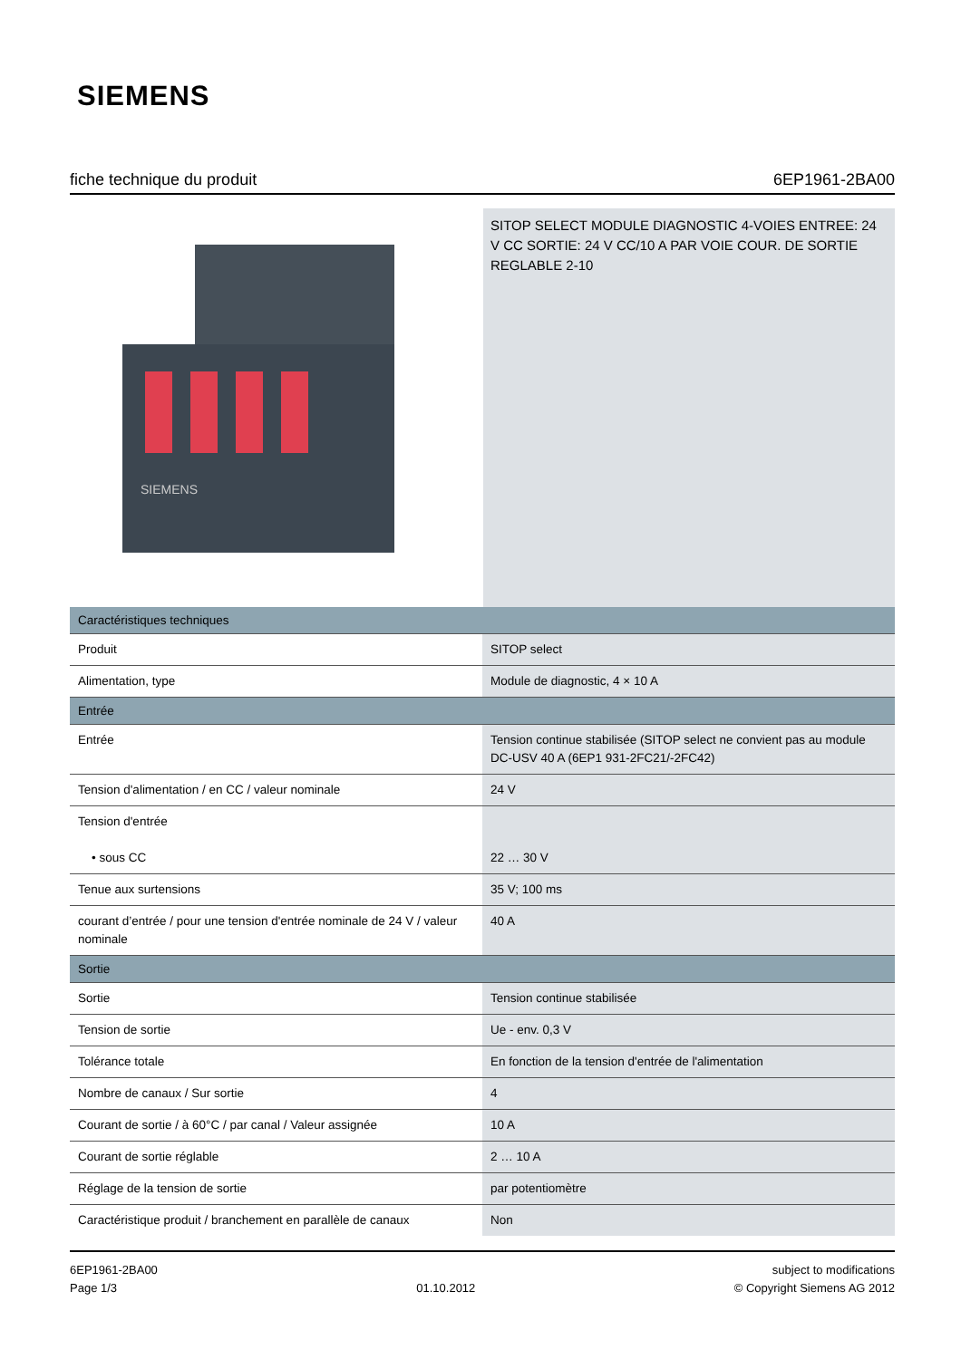SIEMENS
fiche technique du produit 6EP1961-2BA00
SIEMENS
SITOP SELECT MODULE DIAGNOSTIC 4-VOIES ENTREE: 24 V CC SORTIE: 24 V CC/10 A PAR VOIE COUR. DE SORTIE REGLABLE 2-10
| Caractéristiques techniques | |
| --- | --- |
| Produit | SITOP select |
| Alimentation, type | Module de diagnostic, 4 × 10 A |
| Entrée | |
| Entrée | Tension continue stabilisée (SITOP select ne convient pas au module DC-USV 40 A (6EP1 931-2FC21/-2FC42) |
| Tension d'alimentation / en CC / valeur nominale | 24 V |
| Tension d'entrée • sous CC | 22 … 30 V |
| Tenue aux surtensions | 35 V; 100 ms |
| courant d’entrée / pour une tension d'entrée nominale de 24 V / valeur nominale | 40 A |
| Sortie | |
| Sortie | Tension continue stabilisée |
| Tension de sortie | Ue - env. 0,3 V |
| Tolérance totale | En fonction de la tension d'entrée de l'alimentation |
| Nombre de canaux / Sur sortie | 4 |
| Courant de sortie / à 60°C / par canal / Valeur assignée | 10 A |
| Courant de sortie réglable | 2 … 10 A |
| Réglage de la tension de sortie | par potentiomètre |
| Caractéristique produit / branchement en parallèle de canaux | Non |
6EP1961-2BA00
Page 1/3
01.10.2012 subject to modifications
© Copyright Siemens AG 2012